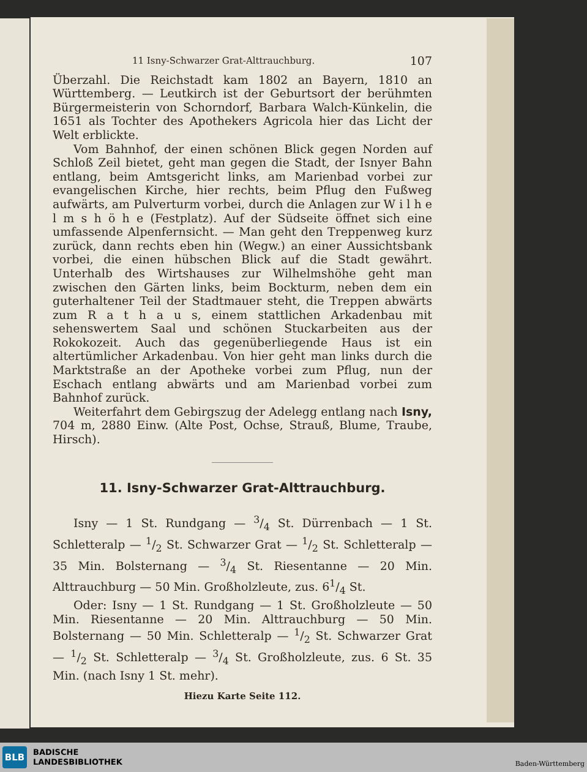11 Isny-Schwarzer Grat-Alttrauchburg. 107
Überzahl. Die Reichstadt kam 1802 an Bayern, 1810 an Württemberg. — Leutkirch ist der Geburtsort der berühmten Bürgermeisterin von Schorndorf, Barbara Walch-Künkelin, die 1651 als Tochter des Apothekers Agricola hier das Licht der Welt erblickte.
Vom Bahnhof, der einen schönen Blick gegen Norden auf Schloß Zeil bietet, geht man gegen die Stadt, der Isnyer Bahn entlang, beim Amtsgericht links, am Marienbad vorbei zur evangelischen Kirche, hier rechts, beim Pflug den Fußweg aufwärts, am Pulverturm vorbei, durch die Anlagen zur W i l h e l m s h ö h e (Festplatz). Auf der Südseite öffnet sich eine umfassende Alpenfernsicht. — Man geht den Treppenweg kurz zurück, dann rechts eben hin (Wegw.) an einer Aussichtsbank vorbei, die einen hübschen Blick auf die Stadt gewährt. Unterhalb des Wirtshauses zur Wilhelmshöhe geht man zwischen den Gärten links, beim Bockturm, neben dem ein guterhaltener Teil der Stadtmauer steht, die Treppen abwärts zum R a t h a u s, einem stattlichen Arkadenbau mit sehenswertem Saal und schönen Stuckarbeiten aus der Rokokozeit. Auch das gegenüberliegende Haus ist ein altertümlicher Arkadenbau. Von hier geht man links durch die Marktstraße an der Apotheke vorbei zum Pflug, nun der Eschach entlang abwärts und am Marienbad vorbei zum Bahnhof zurück.
Weiterfahrt dem Gebirgszug der Adelegg entlang nach Isny, 704 m, 2880 Einw. (Alte Post, Ochse, Strauß, Blume, Traube, Hirsch).
11. Isny-Schwarzer Grat-Alttrauchburg.
Isny — 1 St. Rundgang — 3/4 St. Dürrenbach — 1 St. Schletteralp — 1/2 St. Schwarzer Grat — 1/2 St. Schletteralp — 35 Min. Bolsternang — 3/4 St. Riesentanne — 20 Min. Alttrauchburg — 50 Min. Großholzleute, zus. 61/4 St.
Oder: Isny — 1 St. Rundgang — 1 St. Großholzleute — 50 Min. Riesentanne — 20 Min. Alttrauchburg — 50 Min. Bolsternang — 50 Min. Schletteralp — 1/2 St. Schwarzer Grat — 1/2 St. Schletteralp — 3/4 St. Großholzleute, zus. 6 St. 35 Min. (nach Isny 1 St. mehr).
Hiezu Karte Seite 112.
BLB
BADISCHE
LANDESBIBLIOTHEK
Baden-Württemberg